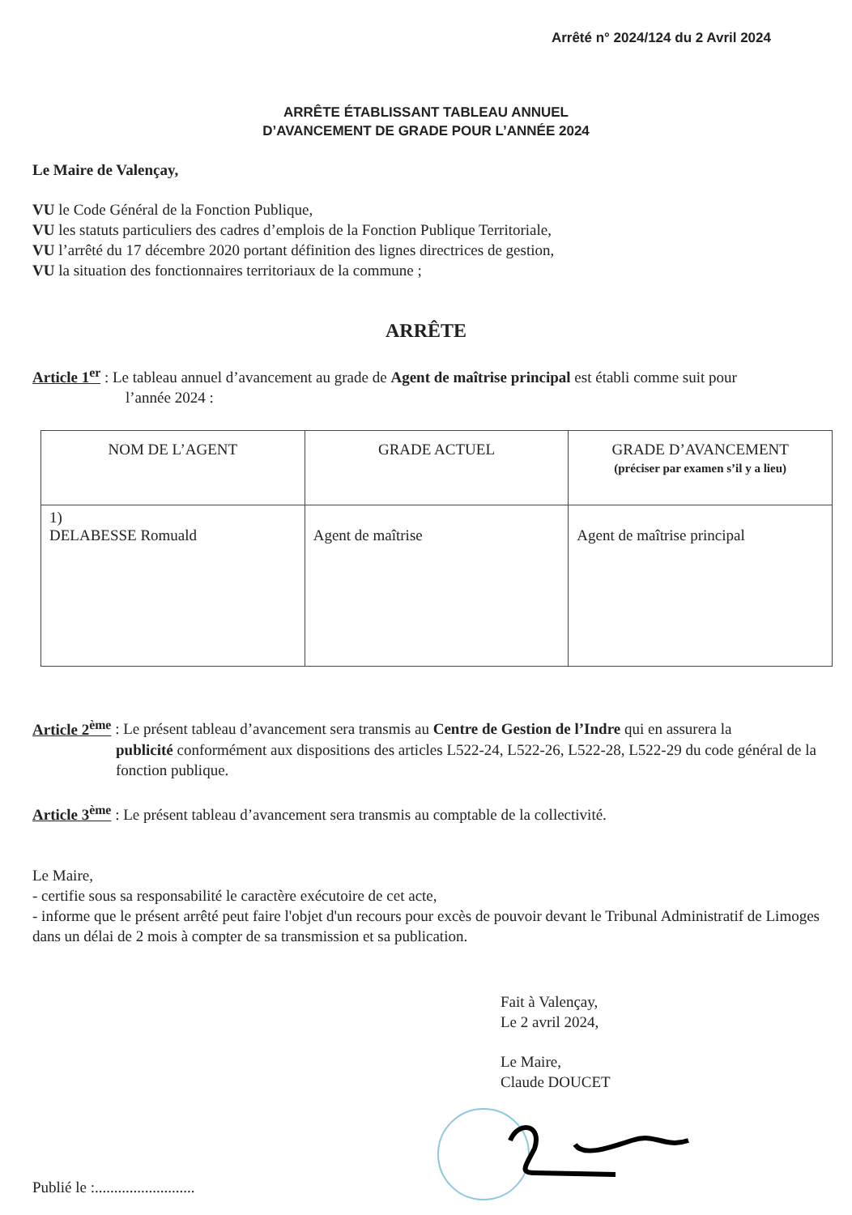Arrêté n° 2024/124 du 2 Avril 2024
ARRÊTE ÉTABLISSANT TABLEAU ANNUEL
D’AVANCEMENT DE GRADE POUR L’ANNÉE 2024
Le Maire de Valençay,
VU le Code Général de la Fonction Publique,
VU les statuts particuliers des cadres d’emplois de la Fonction Publique Territoriale,
VU l’arrêté du 17 décembre 2020 portant définition des lignes directrices de gestion,
VU la situation des fonctionnaires territoriaux de la commune ;
ARRÊTE
Article 1<sup>er</sup> : Le tableau annuel d’avancement au grade de Agent de maîtrise principal est établi comme suit pour
l’année 2024 :
| NOM DE L’AGENT | GRADE ACTUEL | GRADE D’AVANCEMENT (préciser par examen s’il y a lieu) |
| --- | --- | --- |
| 1) DELABESSE Romuald | Agent de maîtrise | Agent de maîtrise principal |
Article 2<sup>ème</sup> : Le présent tableau d’avancement sera transmis au Centre de Gestion de l’Indre qui en assurera la
publicité conformément aux dispositions des articles L522-24, L522-26, L522-28, L522-29 du code général de la fonction publique.
Article 3<sup>ème</sup> : Le présent tableau d’avancement sera transmis au comptable de la collectivité.
Le Maire,
- certifie sous sa responsabilité le caractère exécutoire de cet acte,
- informe que le présent arrêté peut faire l'objet d'un recours pour excès de pouvoir devant le Tribunal Administratif de Limoges dans un délai de 2 mois à compter de sa transmission et sa publication.
Fait à Valençay,
Le 2 avril 2024,
Le Maire,
Claude DOUCET
Publié le :..........................